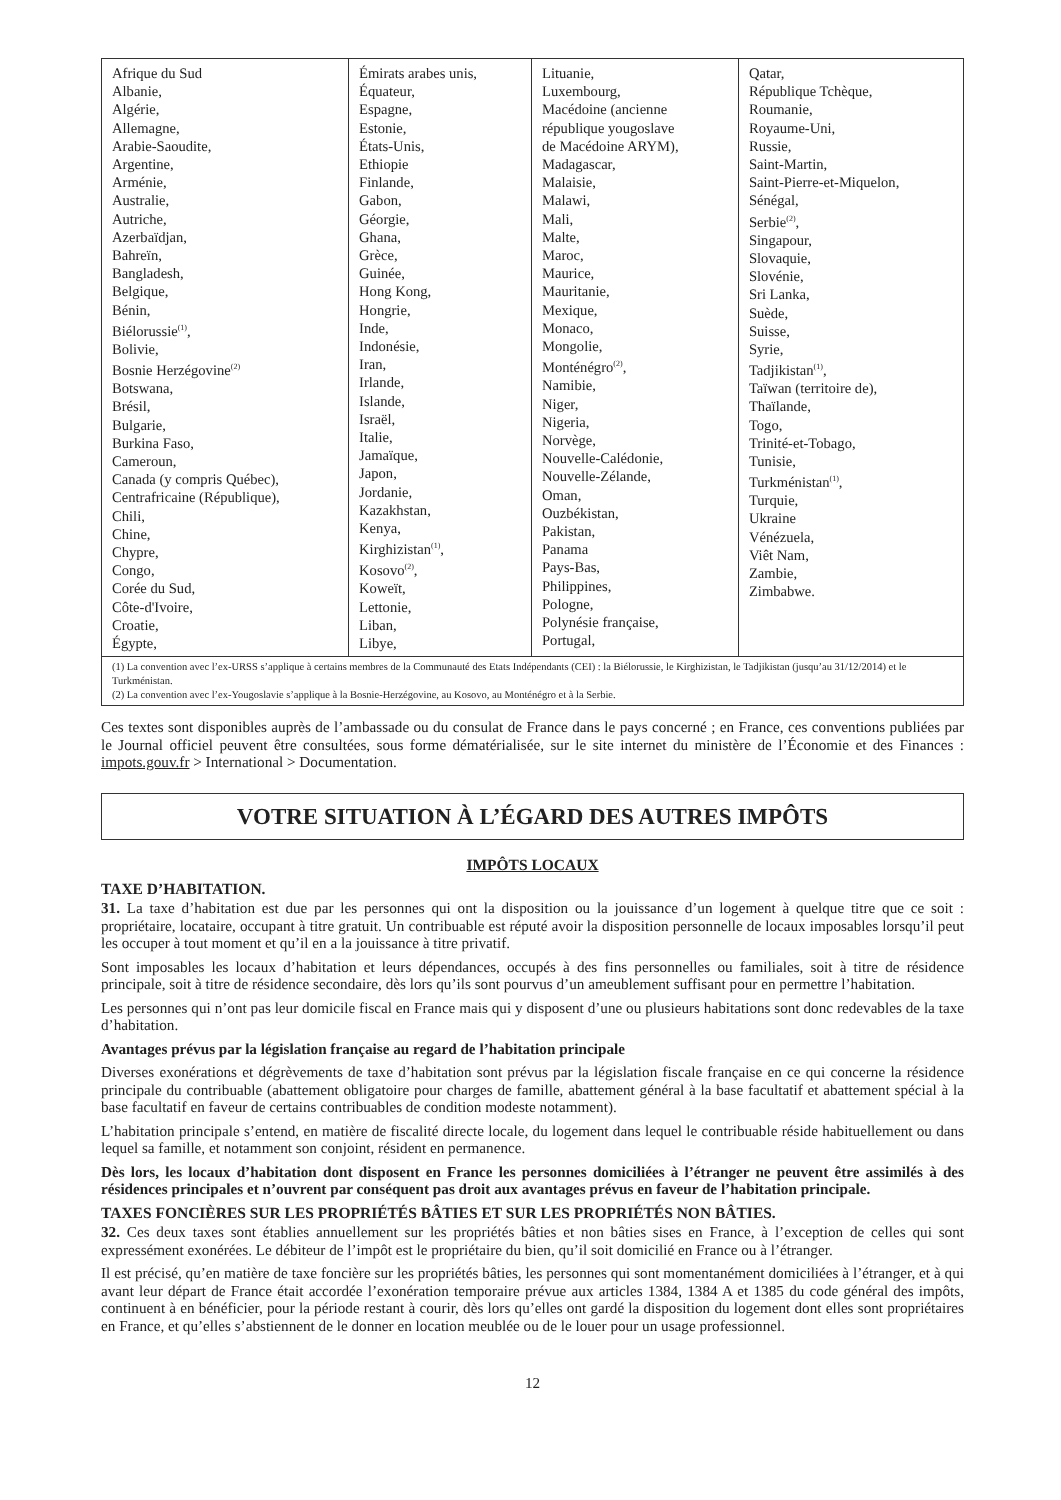| Afrique du Sud Albanie, Algérie, Allemagne, Arabie-Saoudite, Argentine, Arménie, Australie, Autriche, Azerbaïdjan, Bahreïn, Bangladesh, Belgique, Bénin, Biélorussie<sup>(1)</sup>, Bolivie, Bosnie Herzégovine<sup>(2)</sup> Botswana, Brésil, Bulgarie, Burkina Faso, Cameroun, Canada (y compris Québec), Centrafricaine (République), Chili, Chine, Chypre, Congo, Corée du Sud, Côte-d'Ivoire, Croatie, Égypte, | Émirats arabes unis, Équateur, Espagne, Estonie, États-Unis, Ethiopie Finlande, Gabon, Géorgie, Ghana, Grèce, Guinée, Hong Kong, Hongrie, Inde, Indonésie, Iran, Irlande, Islande, Israël, Italie, Jamaïque, Japon, Jordanie, Kazakhstan, Kenya, Kirghizistan<sup>(1)</sup>, Kosovo<sup>(2)</sup>, Koweït, Lettonie, Liban, Libye, | Lituanie, Luxembourg, Macédoine (ancienne république yougoslave de Macédoine ARYM), Madagascar, Malaisie, Malawi, Mali, Malte, Maroc, Maurice, Mauritanie, Mexique, Monaco, Mongolie, Monténégro<sup>(2)</sup>, Namibie, Niger, Nigeria, Norvège, Nouvelle-Calédonie, Nouvelle-Zélande, Oman, Ouzbékistan, Pakistan, Panama Pays-Bas, Philippines, Pologne, Polynésie française, Portugal, | Qatar, République Tchèque, Roumanie, Royaume-Uni, Russie, Saint-Martin, Saint-Pierre-et-Miquelon, Sénégal, Serbie<sup>(2)</sup>, Singapour, Slovaquie, Slovénie, Sri Lanka, Suède, Suisse, Syrie, Tadjikistan<sup>(1)</sup>, Taïwan (territoire de), Thaïlande, Togo, Trinité-et-Tobago, Tunisie, Turkménistan<sup>(1)</sup>, Turquie, Ukraine Vénézuela, Viêt Nam, Zambie, Zimbabwe. |
| (1) La convention avec l’ex-URSS s’applique à certains membres de la Communauté des Etats Indépendants (CEI) : la Biélorussie, le Kirghizistan, le Tadjikistan (jusqu’au 31/12/2014) et le Turkménistan. (2) La convention avec l’ex-Yougoslavie s’applique à la Bosnie-Herzégovine, au Kosovo, au Monténégro et à la Serbie. | | | |
Ces textes sont disponibles auprès de l’ambassade ou du consulat de France dans le pays concerné ; en France, ces conventions publiées par le Journal officiel peuvent être consultées, sous forme dématérialisée, sur le site internet du ministère de l’Économie et des Finances : impots.gouv.fr > International > Documentation.
VOTRE SITUATION À L’ÉGARD DES AUTRES IMPÔTS
IMPÔTS LOCAUX
TAXE D’HABITATION.
31. La taxe d’habitation est due par les personnes qui ont la disposition ou la jouissance d’un logement à quelque titre que ce soit : propriétaire, locataire, occupant à titre gratuit. Un contribuable est réputé avoir la disposition personnelle de locaux imposables lorsqu’il peut les occuper à tout moment et qu’il en a la jouissance à titre privatif.
Sont imposables les locaux d’habitation et leurs dépendances, occupés à des fins personnelles ou familiales, soit à titre de résidence principale, soit à titre de résidence secondaire, dès lors qu’ils sont pourvus d’un ameublement suffisant pour en permettre l’habitation.
Les personnes qui n’ont pas leur domicile fiscal en France mais qui y disposent d’une ou plusieurs habitations sont donc redevables de la taxe d’habitation.
Avantages prévus par la législation française au regard de l’habitation principale
Diverses exonérations et dégrèvements de taxe d’habitation sont prévus par la législation fiscale française en ce qui concerne la résidence principale du contribuable (abattement obligatoire pour charges de famille, abattement général à la base facultatif et abattement spécial à la base facultatif en faveur de certains contribuables de condition modeste notamment).
L’habitation principale s’entend, en matière de fiscalité directe locale, du logement dans lequel le contribuable réside habituellement ou dans lequel sa famille, et notamment son conjoint, résident en permanence.
Dès lors, les locaux d’habitation dont disposent en France les personnes domiciliées à l’étranger ne peuvent être assimilés à des résidences principales et n’ouvrent par conséquent pas droit aux avantages prévus en faveur de l’habitation principale.
TAXES FONCIÈRES SUR LES PROPRIÉTÉS BÂTIES ET SUR LES PROPRIÉTÉS NON BÂTIES.
32. Ces deux taxes sont établies annuellement sur les propriétés bâties et non bâties sises en France, à l’exception de celles qui sont expressément exonérées. Le débiteur de l’impôt est le propriétaire du bien, qu’il soit domicilié en France ou à l’étranger.
Il est précisé, qu’en matière de taxe foncière sur les propriétés bâties, les personnes qui sont momentanément domiciliées à l’étranger, et à qui avant leur départ de France était accordée l’exonération temporaire prévue aux articles 1384, 1384 A et 1385 du code général des impôts, continuent à en bénéficier, pour la période restant à courir, dès lors qu’elles ont gardé la disposition du logement dont elles sont propriétaires en France, et qu’elles s’abstiennent de le donner en location meublée ou de le louer pour un usage professionnel.
12